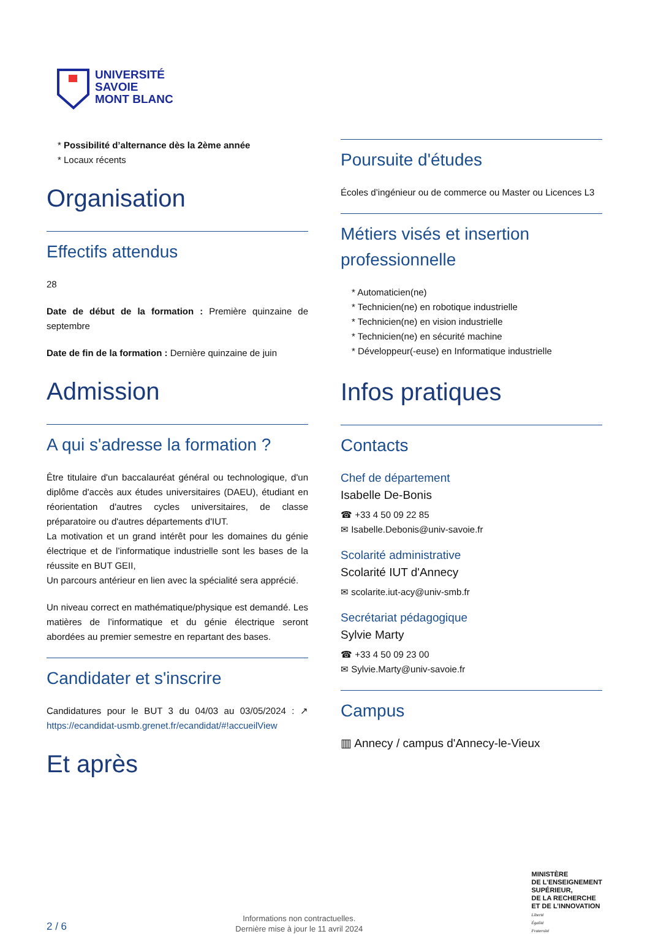UNIVERSITÉ
SAVOIE
MONT BLANC
* Possibilité d’alternance dès la 2ème année
* Locaux récents
Organisation
Effectifs attendus
28
Date de début de la formation : Première quinzaine de septembre
Date de fin de la formation : Dernière quinzaine de juin
Admission
A qui s'adresse la formation ?
Être titulaire d'un baccalauréat général ou technologique, d'un diplôme d'accès aux études universitaires (DAEU), étudiant en réorientation d'autres cycles universitaires, de classe préparatoire ou d'autres départements d'IUT.
La motivation et un grand intérêt pour les domaines du génie électrique et de l’informatique industrielle sont les bases de la réussite en BUT GEII,
Un parcours antérieur en lien avec la spécialité sera apprécié.
Un niveau correct en mathématique/physique est demandé. Les matières de l’informatique et du génie électrique seront abordées au premier semestre en repartant des bases.
Candidater et s'inscrire
Candidatures pour le BUT 3 du 04/03 au 03/05/2024 : ↗ https://ecandidat-usmb.grenet.fr/ecandidat/#!accueilView
Et après
Poursuite d'études
Écoles d’ingénieur ou de commerce ou Master ou Licences L3
Métiers visés et insertion professionnelle
* Automaticien(ne)
* Technicien(ne) en robotique industrielle
* Technicien(ne) en vision industrielle
* Technicien(ne) en sécurité machine
* Développeur(-euse) en Informatique industrielle
Infos pratiques
Contacts
Chef de département
Isabelle De-Bonis
☎ +33 4 50 09 22 85
✉ Isabelle.Debonis@univ-savoie.fr
Scolarité administrative
Scolarité IUT d'Annecy
✉ scolarite.iut-acy@univ-smb.fr
Secrétariat pédagogique
Sylvie Marty
☎ +33 4 50 09 23 00
✉ Sylvie.Marty@univ-savoie.fr
Campus
▥ Annecy / campus d'Annecy-le-Vieux
2 / 6
Informations non contractuelles.
Dernière mise à jour le 11 avril 2024
MINISTÈRE
DE L’ENSEIGNEMENT
SUPÉRIEUR,
DE LA RECHERCHE
ET DE L’INNOVATION
Liberté
Égalité
Fraternité